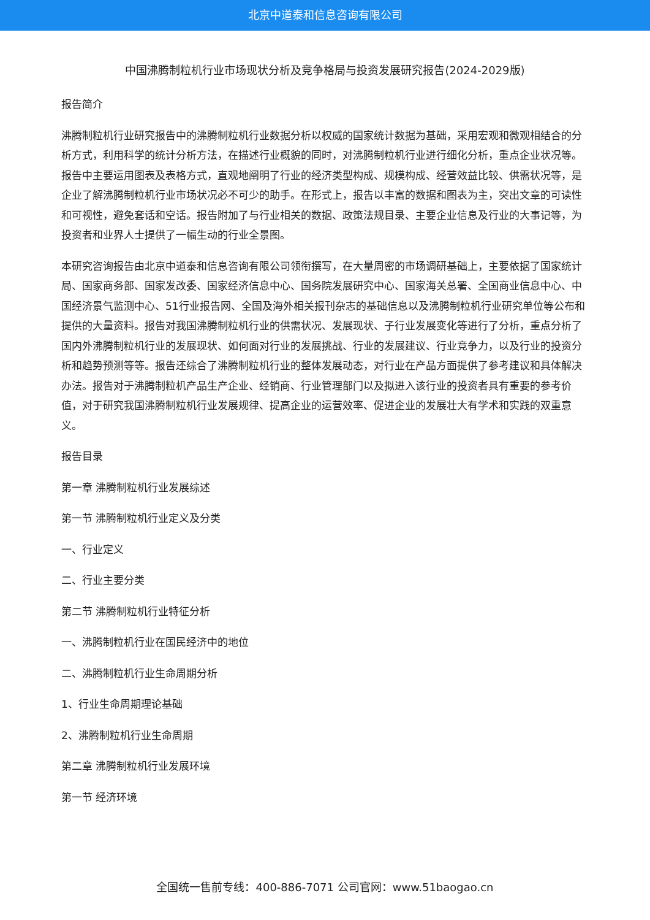北京中道泰和信息咨询有限公司
中国沸腾制粒机行业市场现状分析及竞争格局与投资发展研究报告(2024-2029版)
报告简介
沸腾制粒机行业研究报告中的沸腾制粒机行业数据分析以权威的国家统计数据为基础，采用宏观和微观相结合的分析方式，利用科学的统计分析方法，在描述行业概貌的同时，对沸腾制粒机行业进行细化分析，重点企业状况等。报告中主要运用图表及表格方式，直观地阐明了行业的经济类型构成、规模构成、经营效益比较、供需状况等，是企业了解沸腾制粒机行业市场状况必不可少的助手。在形式上，报告以丰富的数据和图表为主，突出文章的可读性和可视性，避免套话和空话。报告附加了与行业相关的数据、政策法规目录、主要企业信息及行业的大事记等，为投资者和业界人士提供了一幅生动的行业全景图。
本研究咨询报告由北京中道泰和信息咨询有限公司领衔撰写，在大量周密的市场调研基础上，主要依据了国家统计局、国家商务部、国家发改委、国家经济信息中心、国务院发展研究中心、国家海关总署、全国商业信息中心、中国经济景气监测中心、51行业报告网、全国及海外相关报刊杂志的基础信息以及沸腾制粒机行业研究单位等公布和提供的大量资料。报告对我国沸腾制粒机行业的供需状况、发展现状、子行业发展变化等进行了分析，重点分析了国内外沸腾制粒机行业的发展现状、如何面对行业的发展挑战、行业的发展建议、行业竞争力，以及行业的投资分析和趋势预测等等。报告还综合了沸腾制粒机行业的整体发展动态，对行业在产品方面提供了参考建议和具体解决办法。报告对于沸腾制粒机产品生产企业、经销商、行业管理部门以及拟进入该行业的投资者具有重要的参考价值，对于研究我国沸腾制粒机行业发展规律、提高企业的运营效率、促进企业的发展壮大有学术和实践的双重意义。
报告目录
第一章 沸腾制粒机行业发展综述
第一节 沸腾制粒机行业定义及分类
一、行业定义
二、行业主要分类
第二节 沸腾制粒机行业特征分析
一、沸腾制粒机行业在国民经济中的地位
二、沸腾制粒机行业生命周期分析
1、行业生命周期理论基础
2、沸腾制粒机行业生命周期
第二章 沸腾制粒机行业发展环境
第一节 经济环境
全国统一售前专线：400-886-7071 公司官网：www.51baogao.cn